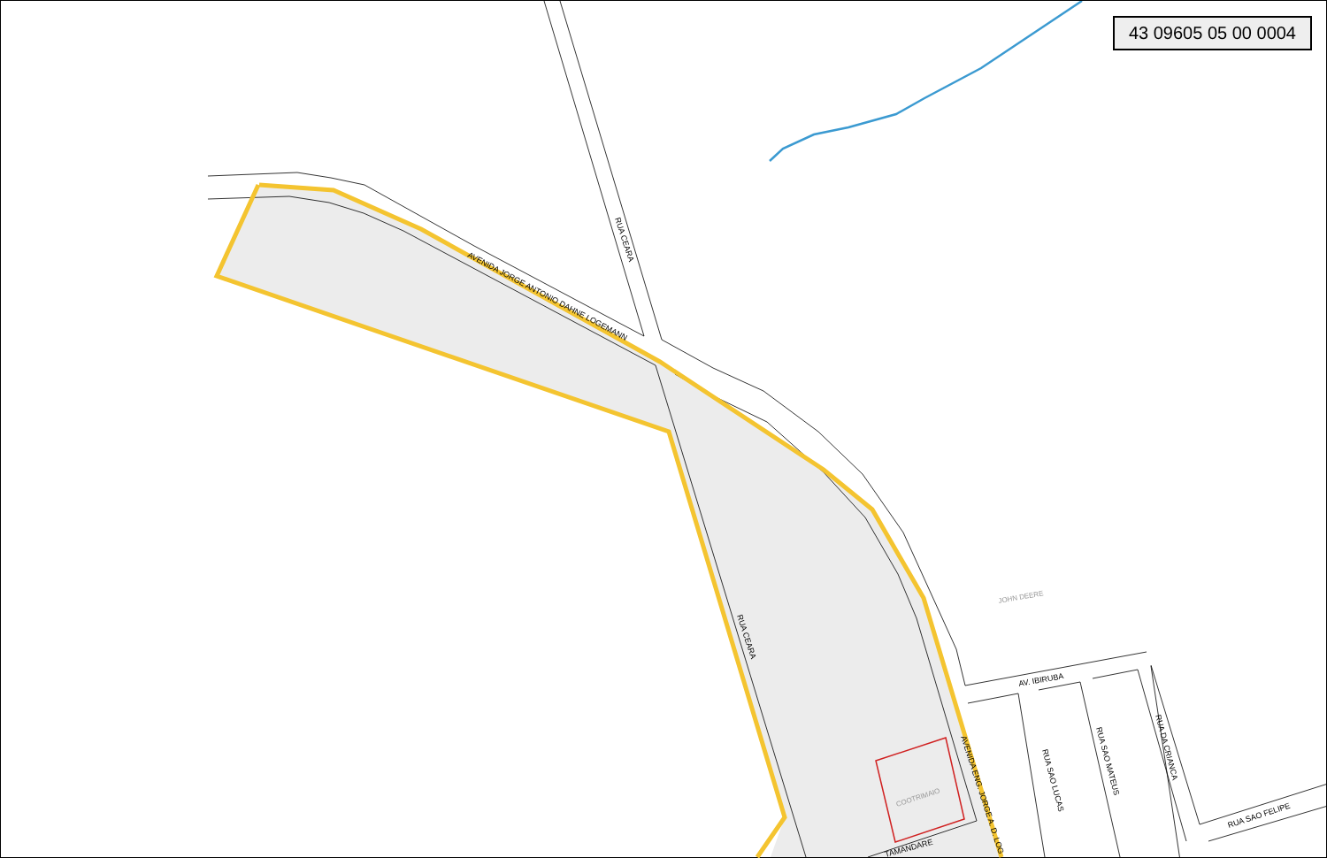AVENIDA JORGE ANTONIO DAHNE LOGEMANN
RUA CEARA
RUA CEARA
AVENIDA ENG. JORGE A. D. LOG
AV. IBIRUBA
RUA SAO LUCAS
RUA SAO MATEUS
RUA DA CRIANCA
RUA SAO FELIPE
TAMANDARE
JOHN DEERE
COOTRIMAIO
43 09605 05 00 0004